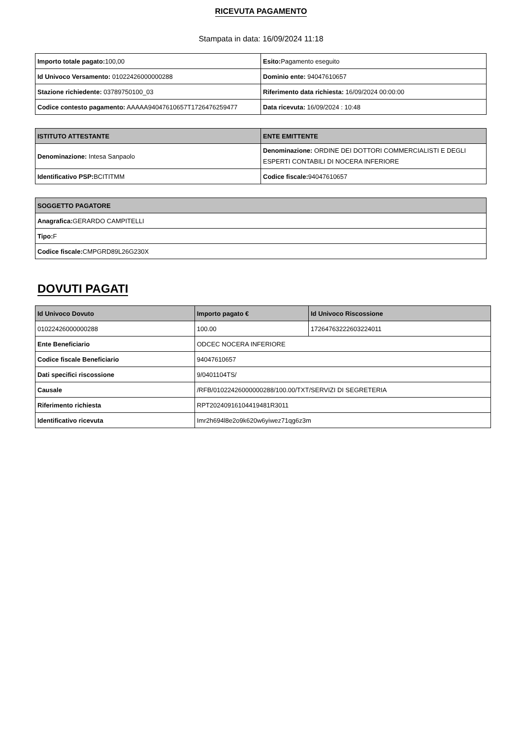RICEVUTA PAGAMENTO
Stampata in data: 16/09/2024 11:18
| Importo totale pagato: 100,00 | Esito: Pagamento eseguito |
| Id Univoco Versamento: 01022426000000288 | Dominio ente: 94047610657 |
| Stazione richiedente: 03789750100_03 | Riferimento data richiesta: 16/09/2024 00:00:00 |
| Codice contesto pagamento: AAAAA94047610657T1726476259477 | Data ricevuta: 16/09/2024 : 10:48 |
| ISTITUTO ATTESTANTE | ENTE EMITTENTE |
| --- | --- |
| Denominazione: Intesa Sanpaolo | Denominazione: ORDINE DEI DOTTORI COMMERCIALISTI E DEGLI ESPERTI CONTABILI DI NOCERA INFERIORE |
| Identificativo PSP: BCITITMM | Codice fiscale: 94047610657 |
| SOGGETTO PAGATORE |
| --- |
| Anagrafica: GERARDO CAMPITELLI |
| Tipo: F |
| Codice fiscale: CMPGRD89L26G230X |
DOVUTI PAGATI
| Id Univoco Dovuto | Importo pagato € | Id Univoco Riscossione |
| --- | --- | --- |
| 01022426000000288 | 100.00 | 17264763222603224011 |
| Ente Beneficiario | ODCEC NOCERA INFERIORE | |
| Codice fiscale Beneficiario | 94047610657 | |
| Dati specifici riscossione | 9/0401104TS/ | |
| Causale | /RFB/01022426000000288/100.00/TXT/SERVIZI DI SEGRETERIA | |
| Riferimento richiesta | RPT20240916104419481R3011 | |
| Identificativo ricevuta | Imr2h694l8e2o9k620w6yiwez71qg6z3m | |